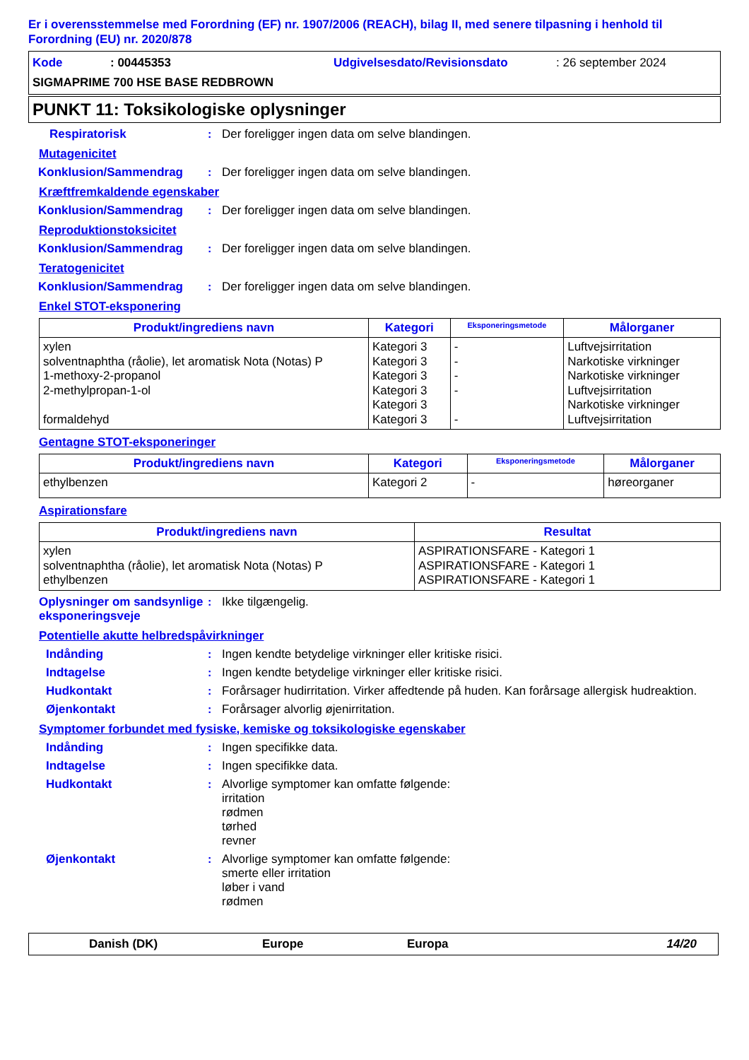Er i overensstemmelse med Forordning (EF) nr. 1907/2006 (REACH), bilag II, med senere tilpasning i henhold til Forordning (EU) nr. 2020/878
Kode: 00445353 Udgivelsesdato/Revisionsdato: 26 september 2024
SIGMAPRIME 700 HSE BASE REDBROWN
PUNKT 11: Toksikologiske oplysninger
Respiratorisk: Der foreligger ingen data om selve blandingen.
Mutagenicitet
Konklusion/Sammendrag: Der foreligger ingen data om selve blandingen.
Kræftfremkaldende egenskaber
Konklusion/Sammendrag: Der foreligger ingen data om selve blandingen.
Reproduktionstoksicitet
Konklusion/Sammendrag: Der foreligger ingen data om selve blandingen.
Teratogenicitet
Konklusion/Sammendrag: Der foreligger ingen data om selve blandingen.
Enkel STOT-eksponering
| Produkt/ingrediens navn | Kategori | Eksponeringsmetode | Målorganer |
| --- | --- | --- | --- |
| xylen solventnaphtha (råolie), let aromatisk Nota (Notas) P 1-methoxy-2-propanol 2-methylpropan-1-ol formaldehyd | Kategori 3 Kategori 3 Kategori 3 Kategori 3 Kategori 3 Kategori 3 | - - - - - | Luftvejsirritation Narkotiske virkninger Narkotiske virkninger Luftvejsirritation Narkotiske virkninger Luftvejsirritation |
Gentagne STOT-eksponeringer
| Produkt/ingrediens navn | Kategori | Eksponeringsmetode | Målorganer |
| --- | --- | --- | --- |
| ethylbenzen | Kategori 2 | - | høreorganer |
Aspirationsfare
| Produkt/ingrediens navn | Resultat |
| --- | --- |
| xylen solventnaphtha (råolie), let aromatisk Nota (Notas) P ethylbenzen | ASPIRATIONSFARE - Kategori 1 ASPIRATIONSFARE - Kategori 1 ASPIRATIONSFARE - Kategori 1 |
Oplysninger om sandsynlige eksponeringsveje: Ikke tilgængelig.
Potentielle akutte helbredspåvirkninger
Indånding: Ingen kendte betydelige virkninger eller kritiske risici.
Indtagelse: Ingen kendte betydelige virkninger eller kritiske risici.
Hudkontakt: Forårsager hudirritation. Virker affedtende på huden. Kan forårsage allergisk hudreaktion.
Øjenkontakt: Forårsager alvorlig øjenirritation.
Symptomer forbundet med fysiske, kemiske og toksikologiske egenskaber
Indånding: Ingen specifikke data.
Indtagelse: Ingen specifikke data.
Hudkontakt: Alvorlige symptomer kan omfatte følgende:
irritation
rødmen
tørhed
revner
Øjenkontakt: Alvorlige symptomer kan omfatte følgende:
smerte eller irritation
løber i vand
rødmen
Danish (DK) Europe Europa 14/20